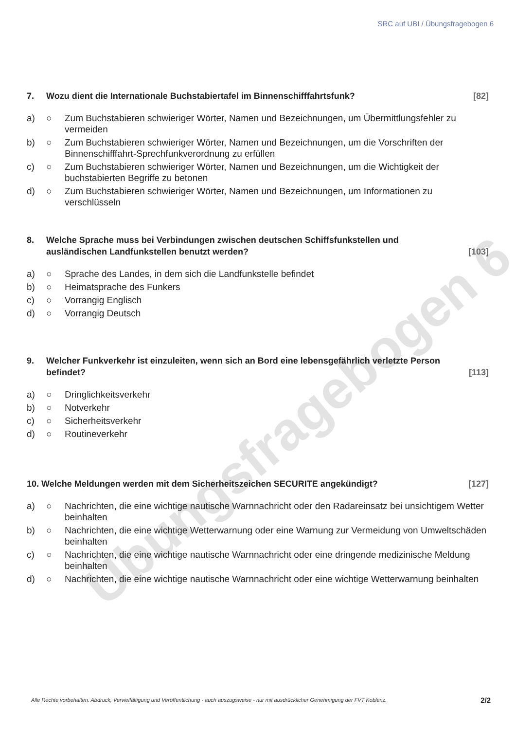Übungsfragebogen 6
SRC auf UBI / Übungsfragebogen 6
7. Wozu dient die Internationale Buchstabiertafel im Binnenschifffahrtsfunk? [82]
a) ○ Zum Buchstabieren schwieriger Wörter, Namen und Bezeichnungen, um Übermittlungsfehler zu vermeiden
b) ○ Zum Buchstabieren schwieriger Wörter, Namen und Bezeichnungen, um die Vorschriften der Binnenschifffahrt-Sprechfunkverordnung zu erfüllen
c) ○ Zum Buchstabieren schwieriger Wörter, Namen und Bezeichnungen, um die Wichtigkeit der buchstabierten Begriffe zu betonen
d) ○ Zum Buchstabieren schwieriger Wörter, Namen und Bezeichnungen, um Informationen zu verschlüsseln
8. Welche Sprache muss bei Verbindungen zwischen deutschen Schiffsfunkstellen und ausländischen Landfunkstellen benutzt werden? [103]
a) ○ Sprache des Landes, in dem sich die Landfunkstelle befindet
b) ○ Heimatsprache des Funkers
c) ○ Vorrangig Englisch
d) ○ Vorrangig Deutsch
9. Welcher Funkverkehr ist einzuleiten, wenn sich an Bord eine lebensgefährlich verletzte Person befindet? [113]
a) ○ Dringlichkeitsverkehr
b) ○ Notverkehr
c) ○ Sicherheitsverkehr
d) ○ Routineverkehr
10. Welche Meldungen werden mit dem Sicherheitszeichen SECURITE angekündigt? [127]
a) ○ Nachrichten, die eine wichtige nautische Warnnachricht oder den Radareinsatz bei unsichtigem Wetter beinhalten
b) ○ Nachrichten, die eine wichtige Wetterwarnung oder eine Warnung zur Vermeidung von Umweltschäden beinhalten
c) ○ Nachrichten, die eine wichtige nautische Warnnachricht oder eine dringende medizinische Meldung beinhalten
d) ○ Nachrichten, die eine wichtige nautische Warnnachricht oder eine wichtige Wetterwarnung beinhalten
Alle Rechte vorbehalten. Abdruck, Vervielfältigung und Veröffentlichung - auch auszugsweise - nur mit ausdrücklicher Genehmigung der FVT Koblenz.
2/2